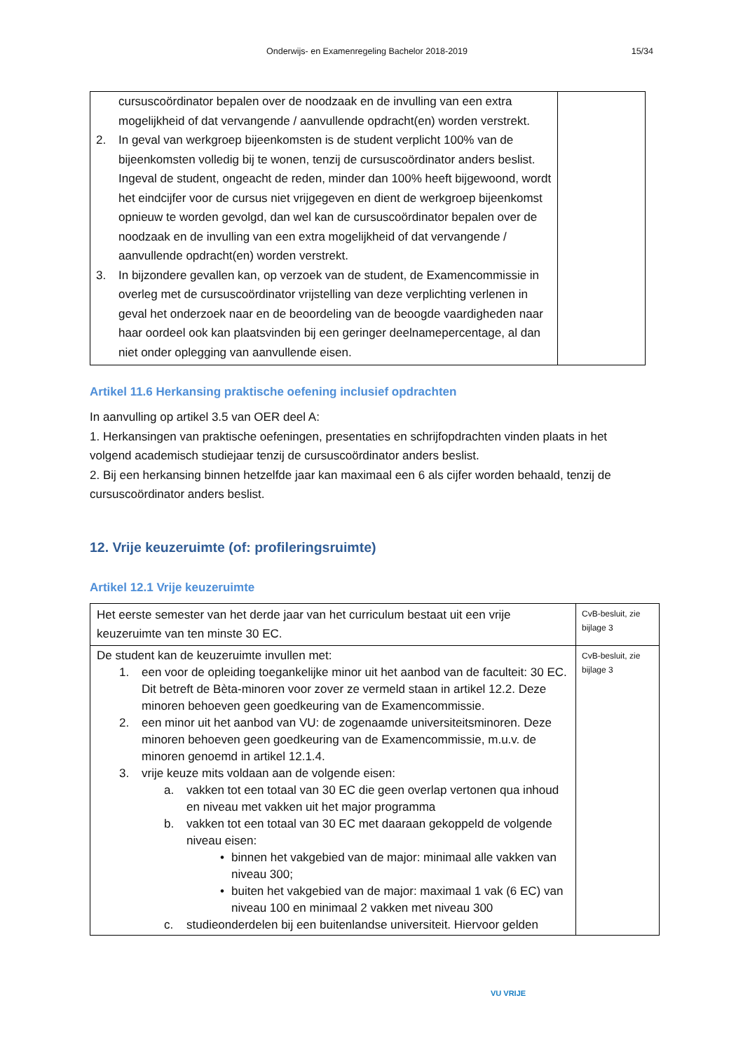Onderwijs- en Examenregeling Bachelor 2018-2019 15/34
| cursuscoördinator bepalen over de noodzaak en de invulling van een extra mogelijkheid of dat vervangende / aanvullende opdracht(en) worden verstrekt. 2. In geval van werkgroep bijeenkomsten is de student verplicht 100% van de bijeenkomsten volledig bij te wonen, tenzij de cursuscoördinator anders beslist. Ingeval de student, ongeacht de reden, minder dan 100% heeft bijgewoond, wordt het eindcijfer voor de cursus niet vrijgegeven en dient de werkgroep bijeenkomst opnieuw te worden gevolgd, dan wel kan de cursuscoördinator bepalen over de noodzaak en de invulling van een extra mogelijkheid of dat vervangende / aanvullende opdracht(en) worden verstrekt. 3. In bijzondere gevallen kan, op verzoek van de student, de Examencommissie in overleg met de cursuscoördinator vrijstelling van deze verplichting verlenen in geval het onderzoek naar en de beoordeling van de beoogde vaardigheden naar haar oordeel ook kan plaatsvinden bij een geringer deelnamepercentage, al dan niet onder oplegging van aanvullende eisen. | |
Artikel 11.6 Herkansing praktische oefening inclusief opdrachten
In aanvulling op artikel 3.5 van OER deel A:
1. Herkansingen van praktische oefeningen, presentaties en schrijfopdrachten vinden plaats in het volgend academisch studiejaar tenzij de cursuscoördinator anders beslist.
2. Bij een herkansing binnen hetzelfde jaar kan maximaal een 6 als cijfer worden behaald, tenzij de cursuscoördinator anders beslist.
12. Vrije keuzeruimte (of: profileringsruimte)
Artikel 12.1 Vrije keuzeruimte
| Het eerste semester van het derde jaar van het curriculum bestaat uit een vrije keuzeruimte van ten minste 30 EC. | CvB-besluit, zie bijlage 3 |
| De student kan de keuzeruimte invullen met: 1. een voor de opleiding toegankelijke minor uit het aanbod van de faculteit: 30 EC. Dit betreft de Bèta-minoren voor zover ze vermeld staan in artikel 12.2. Deze minoren behoeven geen goedkeuring van de Examencommissie. 2. een minor uit het aanbod van VU: de zogenaamde universiteitsminoren. Deze minoren behoeven geen goedkeuring van de Examencommissie, m.u.v. de minoren genoemd in artikel 12.1.4. 3. vrije keuze mits voldaan aan de volgende eisen: a. vakken tot een totaal van 30 EC die geen overlap vertonen qua inhoud en niveau met vakken uit het major programma b. vakken tot een totaal van 30 EC met daaraan gekoppeld de volgende niveau eisen: • binnen het vakgebied van de major: minimaal alle vakken van niveau 300; • buiten het vakgebied van de major: maximaal 1 vak (6 EC) van niveau 100 en minimaal 2 vakken met niveau 300 c. studieonderdelen bij een buitenlandse universiteit. Hiervoor gelden | CvB-besluit, zie bijlage 3 |
VU VRIJE